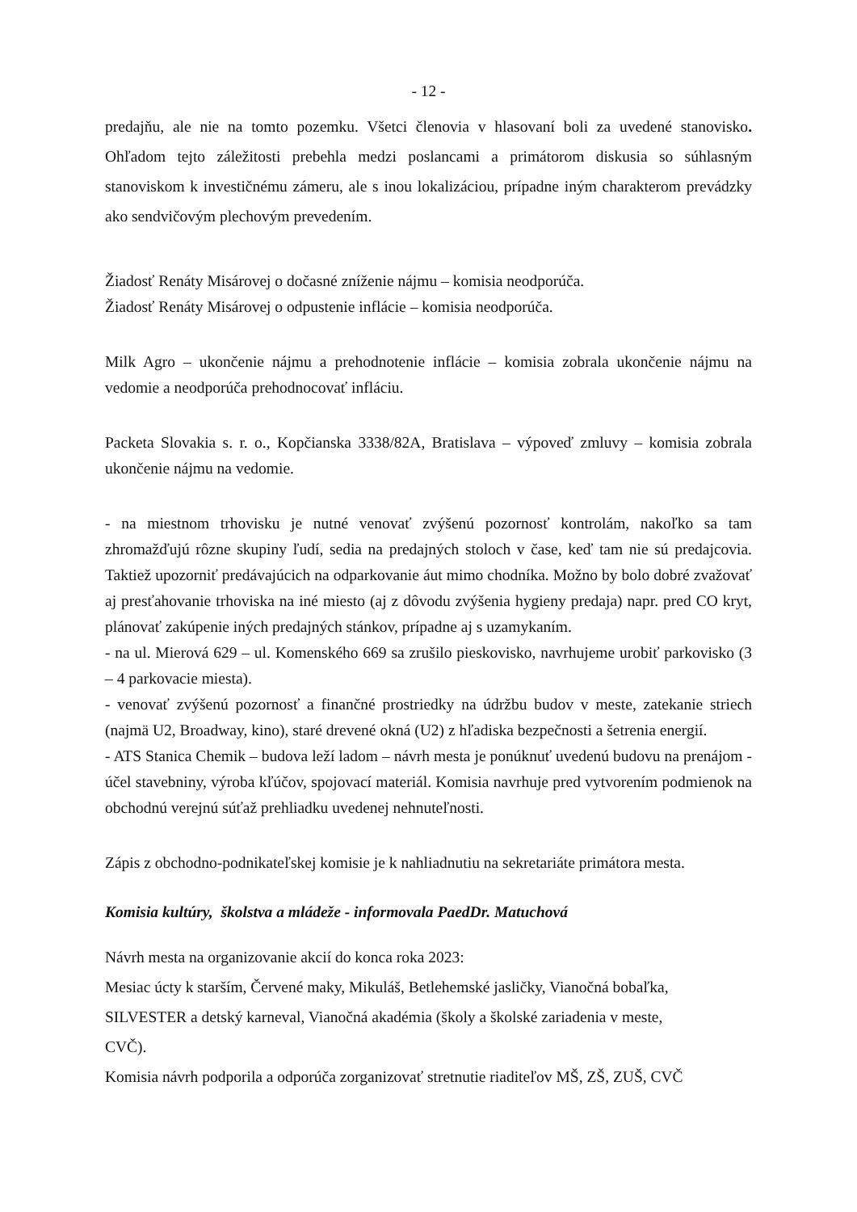- 12 -
predajňu, ale nie na tomto pozemku. Všetci členovia v hlasovaní boli za uvedené stanovisko. Ohľadom tejto záležitosti prebehla medzi poslancami a primátorom diskusia so súhlasným stanoviskom k investičnému zámeru, ale s inou lokalizáciou, prípadne iným charakterom prevádzky ako sendvičovým plechovým prevedením.
Žiadosť Renáty Misárovej o dočasné zníženie nájmu – komisia neodporúča.
Žiadosť Renáty Misárovej o odpustenie inflácie – komisia neodporúča.
Milk Agro – ukončenie nájmu a prehodnotenie inflácie – komisia zobrala ukončenie nájmu na vedomie a neodporúča prehodnocovať infláciu.
Packeta Slovakia s. r. o., Kopčianska 3338/82A, Bratislava – výpoveď zmluvy – komisia zobrala ukončenie nájmu na vedomie.
- na miestnom trhovisku je nutné venovať zvýšenú pozornosť kontrolám, nakoľko sa tam zhromažďujú rôzne skupiny ľudí, sedia na predajných stoloch v čase, keď tam nie sú predajcovia. Taktiež upozorniť predávajúcich na odparkovanie áut mimo chodníka. Možno by bolo dobré zvažovať aj presťahovanie trhoviska na iné miesto (aj z dôvodu zvýšenia hygieny predaja) napr. pred CO kryt, plánovať zakúpenie iných predajných stánkov, prípadne aj s uzamykaním.
- na ul. Mierová 629 – ul. Komenského 669 sa zrušilo pieskovisko, navrhujeme urobiť parkovisko (3 – 4 parkovacie miesta).
- venovať zvýšenú pozornosť a finančné prostriedky na údržbu budov v meste, zatekanie striech (najmä U2, Broadway, kino), staré drevené okná (U2) z hľadiska bezpečnosti a šetrenia energií.
- ATS Stanica Chemik – budova leží ladom – návrh mesta je ponúknuť uvedenú budovu na prenájom - účel stavebniny, výroba kľúčov, spojovací materiál. Komisia navrhuje pred vytvorením podmienok na obchodnú verejnú súťaž prehliadku uvedenej nehnuteľnosti.
Zápis z obchodno-podnikateľskej komisie je k nahliadnutiu na sekretariáte primátora mesta.
Komisia kultúry, školstva a mládeže - informovala PaedDr. Matuchová
Návrh mesta na organizovanie akcií do konca roka 2023:
Mesiac úcty k starším, Červené maky, Mikuláš, Betlehemské jasličky, Vianočná bobaľka,
SILVESTER a detský karneval, Vianočná akadémia (školy a školské zariadenia v meste,
CVČ).
Komisia návrh podporila a odporúča zorganizovať stretnutie riaditeľov MŠ, ZŠ, ZUŠ, CVČ